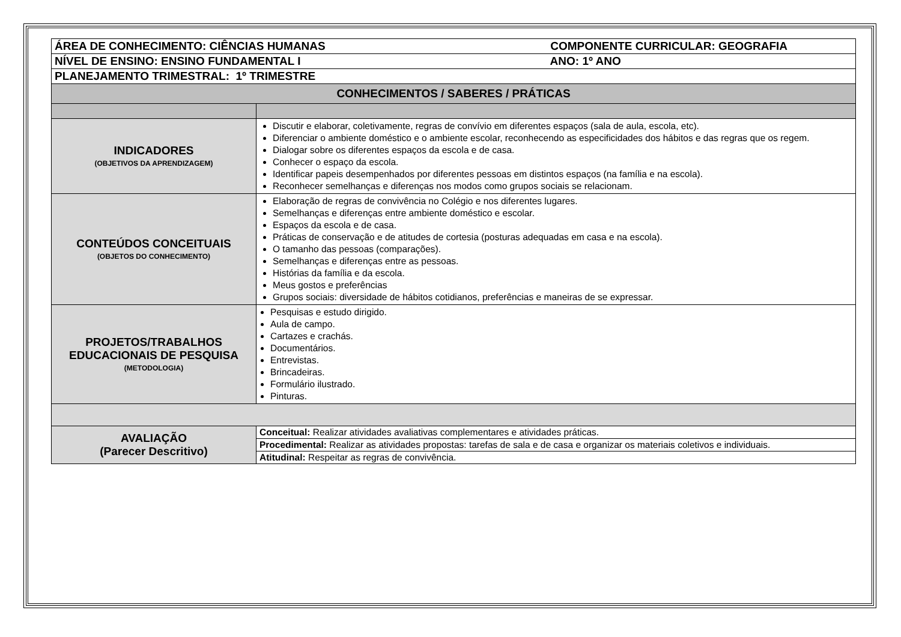| ÁREA DE CONHECIMENTO: CIÊNCIAS HUMANAS COMPONENTE CURRICULAR: GEOGRAFIA | |
| NÍVEL DE ENSINO: ENSINO FUNDAMENTAL I ANO: 1º ANO | |
| PLANEJAMENTO TRIMESTRAL: 1º TRIMESTRE | |
| CONHECIMENTOS / SABERES / PRÁTICAS | |
| INDICADORES (OBJETIVOS DA APRENDIZAGEM) | Discutir e elaborar, coletivamente, regras de convívio em diferentes espaços (sala de aula, escola, etc). Diferenciar o ambiente doméstico e o ambiente escolar, reconhecendo as especificidades dos hábitos e das regras que os regem. Dialogar sobre os diferentes espaços da escola e de casa. Conhecer o espaço da escola. Identificar papeis desempenhados por diferentes pessoas em distintos espaços (na família e na escola). Reconhecer semelhanças e diferenças nos modos como grupos sociais se relacionam. |
| CONTEÚDOS CONCEITUAIS (OBJETOS DO CONHECIMENTO) | Elaboração de regras de convivência no Colégio e nos diferentes lugares. Semelhanças e diferenças entre ambiente doméstico e escolar. Espaços da escola e de casa. Práticas de conservação e de atitudes de cortesia (posturas adequadas em casa e na escola). O tamanho das pessoas (comparações). Semelhanças e diferenças entre as pessoas. Histórias da família e da escola. Meus gostos e preferências Grupos sociais: diversidade de hábitos cotidianos, preferências e maneiras de se expressar. |
| PROJETOS/TRABALHOS EDUCACIONAIS DE PESQUISA (METODOLOGIA) | Pesquisas e estudo dirigido. Aula de campo. Cartazes e crachás. Documentários. Entrevistas. Brincadeiras. Formulário ilustrado. Pinturas. |
| AVALIAÇÃO (Parecer Descritivo) | Conceitual: Realizar atividades avaliativas complementares e atividades práticas. |
| | Procedimental: Realizar as atividades propostas: tarefas de sala e de casa e organizar os materiais coletivos e individuais. |
| | Atitudinal: Respeitar as regras de convivência. |